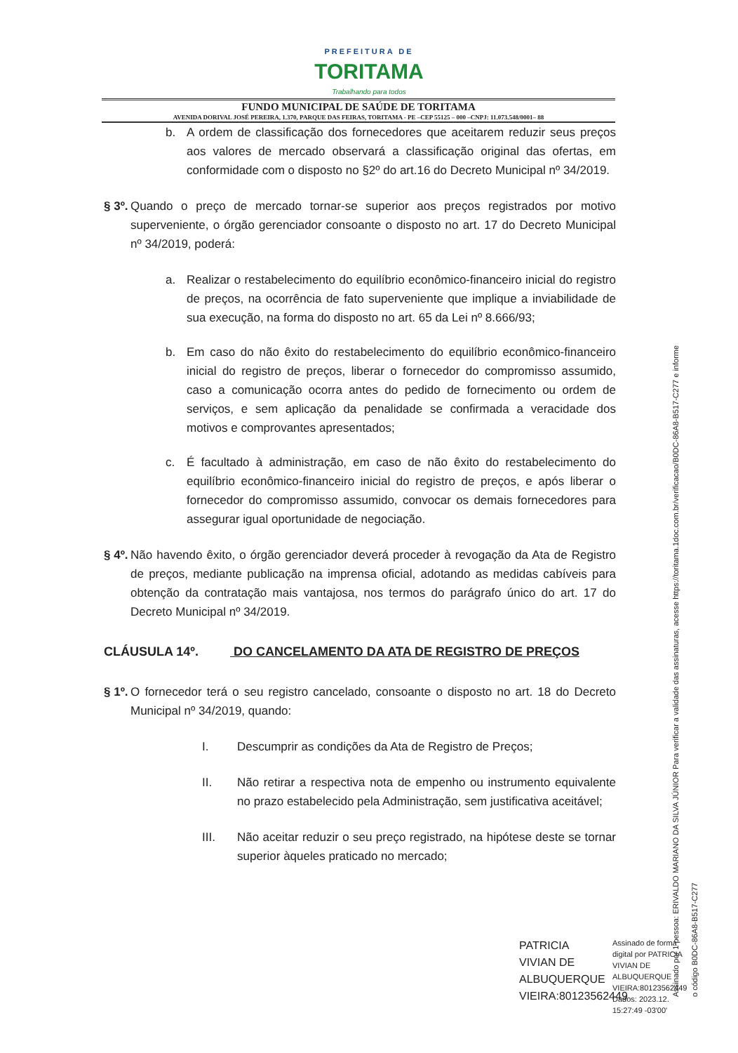PREFEITURA DE
TORITAMA
Trabalhando para todos
FUNDO MUNICIPAL DE SAÚDE DE TORITAMA
AVENIDA DORIVAL JOSÉ PEREIRA, 1.370, PARQUE DAS FEIRAS, TORITAMA - PE –CEP 55125 – 000 –CNPJ: 11.073.548/0001– 88
b. A ordem de classificação dos fornecedores que aceitarem reduzir seus preços aos valores de mercado observará a classificação original das ofertas, em conformidade com o disposto no §2º do art.16 do Decreto Municipal nº 34/2019.
§ 3º.
Quando o preço de mercado tornar-se superior aos preços registrados por motivo superveniente, o órgão gerenciador consoante o disposto no art. 17 do Decreto Municipal nº 34/2019, poderá:
a. Realizar o restabelecimento do equilíbrio econômico-financeiro inicial do registro de preços, na ocorrência de fato superveniente que implique a inviabilidade de sua execução, na forma do disposto no art. 65 da Lei nº 8.666/93;
b. Em caso do não êxito do restabelecimento do equilíbrio econômico-financeiro inicial do registro de preços, liberar o fornecedor do compromisso assumido, caso a comunicação ocorra antes do pedido de fornecimento ou ordem de serviços, e sem aplicação da penalidade se confirmada a veracidade dos motivos e comprovantes apresentados;
c. É facultado à administração, em caso de não êxito do restabelecimento do equilíbrio econômico-financeiro inicial do registro de preços, e após liberar o fornecedor do compromisso assumido, convocar os demais fornecedores para assegurar igual oportunidade de negociação.
§ 4º.
Não havendo êxito, o órgão gerenciador deverá proceder à revogação da Ata de Registro de preços, mediante publicação na imprensa oficial, adotando as medidas cabíveis para obtenção da contratação mais vantajosa, nos termos do parágrafo único do art. 17 do Decreto Municipal nº 34/2019.
CLÁUSULA 14º. DO CANCELAMENTO DA ATA DE REGISTRO DE PREÇOS
§ 1º.
O fornecedor terá o seu registro cancelado, consoante o disposto no art. 18 do Decreto Municipal nº 34/2019, quando:
I. Descumprir as condições da Ata de Registro de Preços;
II. Não retirar a respectiva nota de empenho ou instrumento equivalente no prazo estabelecido pela Administração, sem justificativa aceitável;
III. Não aceitar reduzir o seu preço registrado, na hipótese deste se tornar superior àqueles praticado no mercado;
PATRICIA VIVIAN DE ALBUQUERQUE VIEIRA:80123562449
Assinado de forma digital por PATRICIA VIVIAN DE ALBUQUERQUE VIEIRA:80123562449 Dados: 2023.12. 15:27:49 -03'00'
Assinado por 1 pessoa: ERIVALDO MARIANO DA SILVA JÚNIOR Para verificar a validade das assinaturas, acesse https://toritama.1doc.com.br/verificacao/B0DC-86A8-B517-C277 e informe o código B0DC-86A8-B517-C277